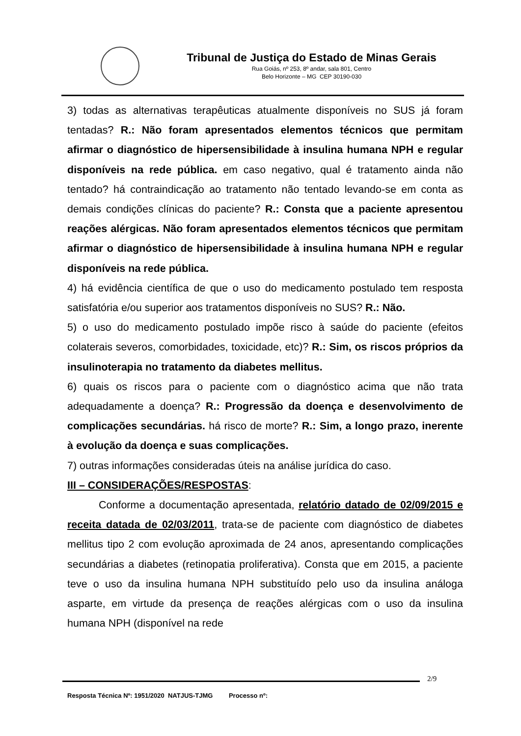Tribunal de Justiça do Estado de Minas Gerais
Rua Goiás, nº 253, 8º andar, sala 801, Centro
Belo Horizonte – MG CEP 30190-030
3) todas as alternativas terapêuticas atualmente disponíveis no SUS já foram tentadas? R.: Não foram apresentados elementos técnicos que permitam afirmar o diagnóstico de hipersensibilidade à insulina humana NPH e regular disponíveis na rede pública. em caso negativo, qual é tratamento ainda não tentado? há contraindicação ao tratamento não tentado levando-se em conta as demais condições clínicas do paciente? R.: Consta que a paciente apresentou reações alérgicas. Não foram apresentados elementos técnicos que permitam afirmar o diagnóstico de hipersensibilidade à insulina humana NPH e regular disponíveis na rede pública.
4) há evidência científica de que o uso do medicamento postulado tem resposta satisfatória e/ou superior aos tratamentos disponíveis no SUS? R.: Não.
5) o uso do medicamento postulado impõe risco à saúde do paciente (efeitos colaterais severos, comorbidades, toxicidade, etc)? R.: Sim, os riscos próprios da insulinoterapia no tratamento da diabetes mellitus.
6) quais os riscos para o paciente com o diagnóstico acima que não trata adequadamente a doença? R.: Progressão da doença e desenvolvimento de complicações secundárias. há risco de morte? R.: Sim, a longo prazo, inerente à evolução da doença e suas complicações.
7) outras informações consideradas úteis na análise jurídica do caso.
III – CONSIDERAÇÕES/RESPOSTAS:
Conforme a documentação apresentada, relatório datado de 02/09/2015 e receita datada de 02/03/2011, trata-se de paciente com diagnóstico de diabetes mellitus tipo 2 com evolução aproximada de 24 anos, apresentando complicações secundárias a diabetes (retinopatia proliferativa). Consta que em 2015, a paciente teve o uso da insulina humana NPH substituído pelo uso da insulina análoga asparte, em virtude da presença de reações alérgicas com o uso da insulina humana NPH (disponível na rede
2/9
Resposta Técnica Nº: 1951/2020 NATJUS-TJMG Processo nº: